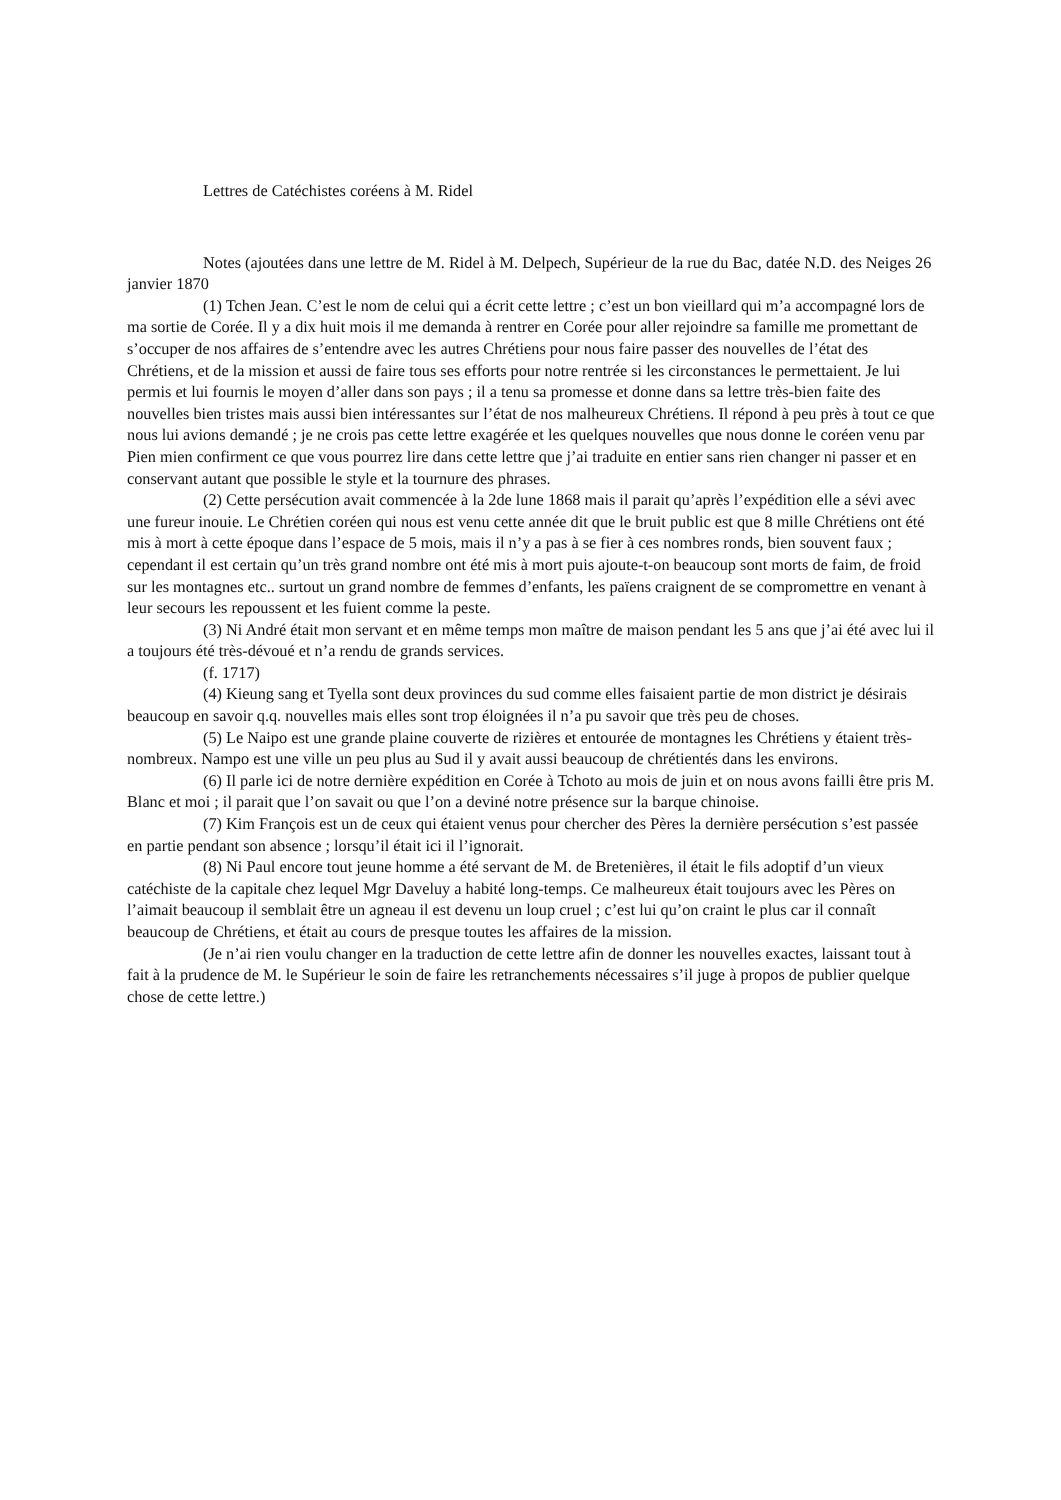Lettres de Catéchistes coréens à M. Ridel
Notes (ajoutées dans une lettre de M. Ridel à M. Delpech, Supérieur de la rue du Bac, datée N.D. des Neiges 26 janvier 1870
(1) Tchen Jean. C’est le nom de celui qui a écrit cette lettre ; c’est un bon vieillard qui m’a accompagné lors de ma sortie de Corée. Il y a dix huit mois il me demanda à rentrer en Corée pour aller rejoindre sa famille me promettant de s’occuper de nos affaires de s’entendre avec les autres Chrétiens pour nous faire passer des nouvelles de l’état des Chrétiens, et de la mission et aussi de faire tous ses efforts pour notre rentrée si les circonstances le permettaient. Je lui permis et lui fournis le moyen d’aller dans son pays ; il a tenu sa promesse et donne dans sa lettre très-bien faite des nouvelles bien tristes mais aussi bien intéressantes sur l’état de nos malheureux Chrétiens. Il répond à peu près à tout ce que nous lui avions demandé ; je ne crois pas cette lettre exagérée et les quelques nouvelles que nous donne le coréen venu par Pien mien confirment ce que vous pourrez lire dans cette lettre que j’ai traduite en entier sans rien changer ni passer et en conservant autant que possible le style et la tournure des phrases.
(2) Cette persécution avait commencée à la 2de lune 1868 mais il parait qu’après l’expédition elle a sévi avec une fureur inouie. Le Chrétien coréen qui nous est venu cette année dit que le bruit public est que 8 mille Chrétiens ont été mis à mort à cette époque dans l’espace de 5 mois, mais il n’y a pas à se fier à ces nombres ronds, bien souvent faux ; cependant il est certain qu’un très grand nombre ont été mis à mort puis ajoute-t-on beaucoup sont morts de faim, de froid sur les montagnes etc.. surtout un grand nombre de femmes d’enfants, les païens craignent de se compromettre en venant à leur secours les repoussent et les fuient comme la peste.
(3) Ni André était mon servant et en même temps mon maître de maison pendant les 5 ans que j’ai été avec lui il a toujours été très-dévoué et n’a rendu de grands services.
(f. 1717)
(4) Kieung sang et Tyella sont deux provinces du sud comme elles faisaient partie de mon district je désirais beaucoup en savoir q.q. nouvelles mais elles sont trop éloignées il n’a pu savoir que très peu de choses.
(5) Le Naipo est une grande plaine couverte de rizières et entourée de montagnes les Chrétiens y étaient très-nombreux. Nampo est une ville un peu plus au Sud il y avait aussi beaucoup de chrétientés dans les environs.
(6) Il parle ici de notre dernière expédition en Corée à Tchoto au mois de juin et on nous avons failli être pris M. Blanc et moi ; il parait que l’on savait ou que l’on a deviné notre présence sur la barque chinoise.
(7) Kim François est un de ceux qui étaient venus pour chercher des Pères la dernière persécution s’est passée en partie pendant son absence ; lorsqu’il était ici il l’ignorait.
(8) Ni Paul encore tout jeune homme a été servant de M. de Bretenières, il était le fils adoptif d’un vieux catéchiste de la capitale chez lequel Mgr Daveluy a habité long-temps. Ce malheureux était toujours avec les Pères on l’aimait beaucoup il semblait être un agneau il est devenu un loup cruel ; c’est lui qu’on craint le plus car il connaît beaucoup de Chrétiens, et était au cours de presque toutes les affaires de la mission.
(Je n’ai rien voulu changer en la traduction de cette lettre afin de donner les nouvelles exactes, laissant tout à fait à la prudence de M. le Supérieur le soin de faire les retranchements nécessaires s’il juge à propos de publier quelque chose de cette lettre.)